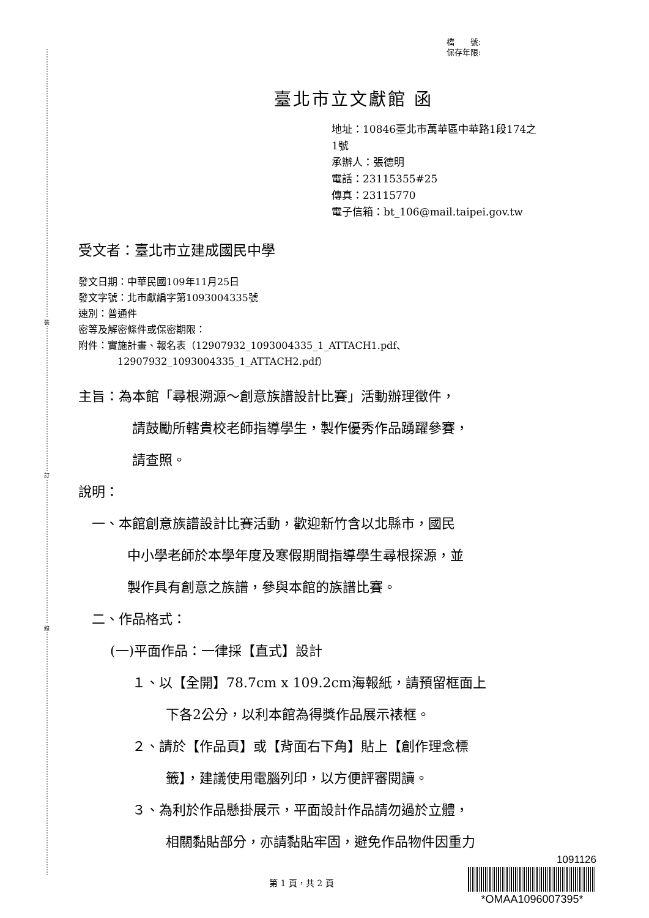裝
訂
線
檔　　號:
保存年限:
臺北市立文獻館 函
地址：10846臺北市萬華區中華路1段174之
1號
承辦人：張德明
電話：23115355#25
傳真：23115770
電子信箱：bt_106@mail.taipei.gov.tw
受文者：臺北市立建成國民中學
發文日期：中華民國109年11月25日
發文字號：北市獻編字第1093004335號
速別：普通件
密等及解密條件或保密期限：
附件：實施計畫、報名表（12907932_1093004335_1_ATTACH1.pdf、
12907932_1093004335_1_ATTACH2.pdf）
主旨：為本館「尋根溯源～創意族譜設計比賽」活動辦理徵件，
請鼓勵所轄貴校老師指導學生，製作優秀作品踴躍參賽，
請查照。
說明：
一、本館創意族譜設計比賽活動，歡迎新竹含以北縣市，國民
中小學老師於本學年度及寒假期間指導學生尋根探源，並
製作具有創意之族譜，參與本館的族譜比賽。
二、作品格式：
(一)平面作品：一律採【直式】設計
１、以【全開】78.7cm x 109.2cm海報紙，請預留框面上
下各2公分，以利本館為得獎作品展示裱框。
２、請於【作品頁】或【背面右下角】貼上【創作理念標
籤】，建議使用電腦列印，以方便評審閱讀。
３、為利於作品懸掛展示，平面設計作品請勿過於立體，
相關黏貼部分，亦請黏貼牢固，避免作品物件因重力
第 1 頁，共 2 頁
1091126
*OMAA1096007395*